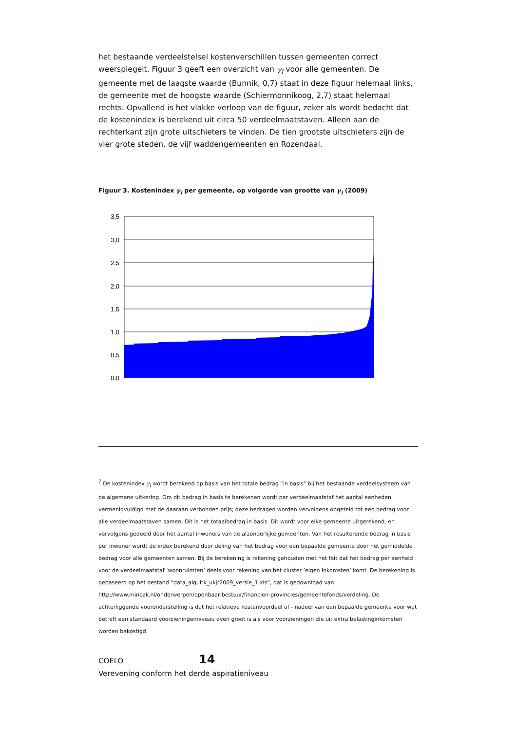het bestaande verdeelstelsel kostenverschillen tussen gemeenten correct weerspiegelt. Figuur 3 geeft een overzicht van γ<sub>i</sub> voor alle gemeenten. De gemeente met de laagste waarde (Bunnik, 0,7) staat in deze figuur helemaal links, de gemeente met de hoogste waarde (Schiermonnikoog, 2,7) staat helemaal rechts. Opvallend is het vlakke verloop van de figuur, zeker als wordt bedacht dat de kostenindex is berekend uit circa 50 verdeelmaatstaven. Alleen aan de rechterkant zijn grote uitschieters te vinden. De tien grootste uitschieters zijn de vier grote steden, de vijf waddengemeenten en Rozendaal.
Figuur 3. Kostenindex γ<sub>i</sub> per gemeente, op volgorde van grootte van γ<sub>i</sub> (2009)
3,5
3,0
2,5
2,0
1,5
1,0
0,5
0,0
<sup>7</sup> De kostenindex γ<sub>i</sub> wordt berekend op basis van het totale bedrag “in basis” bij het bestaande verdeelsysteem van de algemene uitkering. Om dit bedrag in basis te berekenen wordt per verdeelmaatstaf het aantal eenheden vermenigvuldigd met de daaraan verbonden prijs; deze bedragen worden vervolgens opgeteld tot een bedrag voor alle verdeelmaatstaven samen. Dit is het totaalbedrag in basis. Dit wordt voor elke gemeente uitgerekend, en vervolgens gedeeld door het aantal inwoners van de afzonderlijke gemeenten. Van het resulterende bedrag in basis per inwoner wordt de index berekend door deling van het bedrag voor een bepaalde gemeente door het gemiddelde bedrag voor alle gemeenten samen. Bij de berekening is rekening gehouden met het feit dat het bedrag per eenheid voor de verdeelmaatstaf ‘woonruimten’ deels voor rekening van het cluster ‘eigen inkomsten’ komt. De berekening is gebaseerd op het bestand “data_alguitk_ukjr2009_versie_1.xls”, dat is gedownload van http://www.minbzk.nl/onderwerpen/openbaar-bestuur/financien-provincies/gemeentefonds/verdeling. De achterliggende vooronderstelling is dat het relatieve kostenvoordeel of - nadeel van een bepaalde gemeente voor wat betreft een standaard voorzieningenniveau even groot is als voor voorzieningen die uit extra belastinginkomsten worden bekostigd.
COELO 14
Verevening conform het derde aspiratieniveau